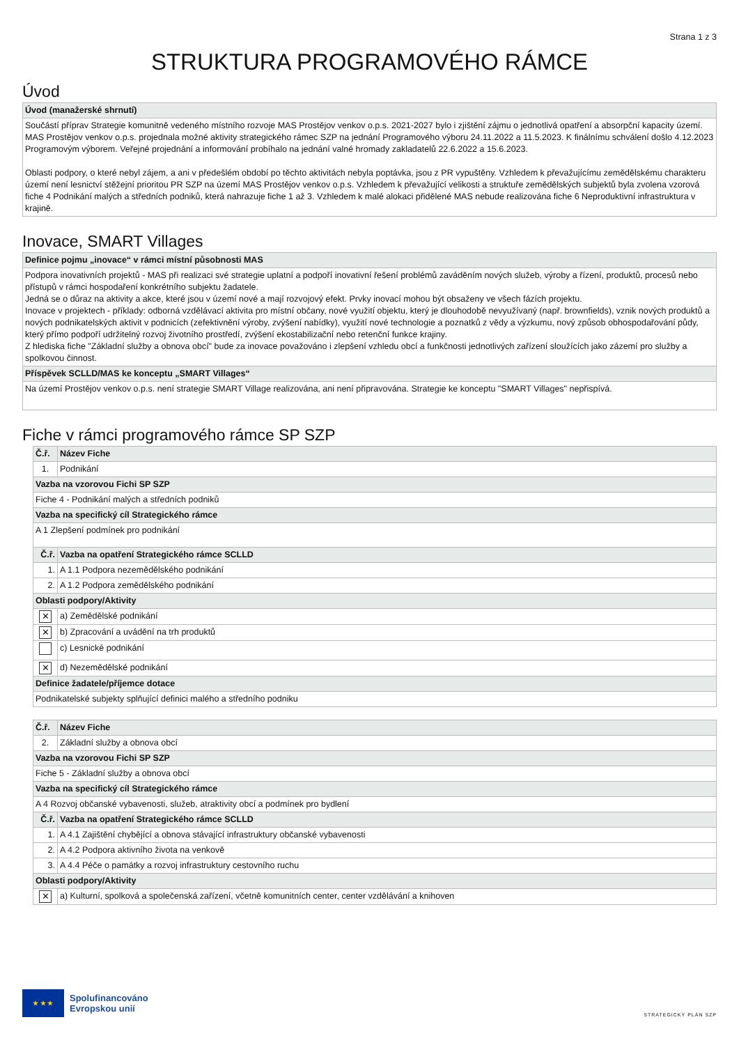Strana 1 z 3
STRUKTURA PROGRAMOVÉHO RÁMCE
Úvod
| Úvod (manažerské shrnutí) |
| --- |
| Součástí příprav Strategie komunitně vedeného místního rozvoje MAS Prostějov venkov o.p.s. 2021-2027 bylo i zjištění zájmu o jednotlivá opatření a absorpční kapacity území. MAS Prostějov venkov o.p.s. projednala možné aktivity strategického rámec SZP na jednání Programového výboru 24.11.2022 a 11.5.2023. K finálnímu schválení došlo 4.12.2023 Programovým výborem. Veřejné projednání a informování probíhalo na jednání valné hromady zakladatelů 22.6.2022 a 15.6.2023. Oblasti podpory, o které nebyl zájem, a ani v předešlém období po těchto aktivitách nebyla poptávka, jsou z PR vypuštěny. Vzhledem k převažujícímu zemědělskému charakteru území není lesnictví stěžejní prioritou PR SZP na území MAS Prostějov venkov o.p.s. Vzhledem k převažující velikosti a struktuře zemědělských subjektů byla zvolena vzorová fiche 4 Podnikání malých a středních podniků, která nahrazuje fiche 1 až 3. Vzhledem k malé alokaci přidělené MAS nebude realizována fiche 6 Neproduktivní infrastruktura v krajině. |
Inovace, SMART Villages
| Definice pojmu „inovace“ v rámci místní působnosti MAS |
| --- |
| Podpora inovativních projektů - MAS při realizaci své strategie uplatní a podpoří inovativní řešení problémů zaváděním nových služeb, výroby a řízení, produktů, procesů nebo přístupů v rámci hospodaření konkrétního subjektu žadatele. Jedná se o důraz na aktivity a akce, které jsou v území nové a mají rozvojový efekt. Prvky inovací mohou být obsaženy ve všech fázích projektu. Inovace v projektech - příklady: odborná vzdělávací aktivita pro místní občany, nové využití objektu, který je dlouhodobě nevyužívaný (např. brownfields), vznik nových produktů a nových podnikatelských aktivit v podnicích (zefektivnění výroby, zvýšení nabídky), využití nové technologie a poznatků z vědy a výzkumu, nový způsob obhospodařování půdy, který přímo podpoří udržitelný rozvoj životního prostředí, zvýšení ekostabilizační nebo retenční funkce krajiny. Z hlediska fiche "Základní služby a obnova obcí" bude za inovace považováno i zlepšení vzhledu obcí a funkčnosti jednotlivých zařízení sloužících jako zázemí pro služby a spolkovou činnost. |
| Příspěvek SCLLD/MAS ke konceptu „SMART Villages“ |
| Na území Prostějov venkov o.p.s. není strategie SMART Village realizována, ani není připravována. Strategie ke konceptu "SMART Villages" nepřispívá. |
Fiche v rámci programového rámce SP SZP
| Č.ř. | Název Fiche | |
| --- | --- | --- |
| 1. | Podnikání | |
| Vazba na vzorovou Fichi SP SZP | | |
| Fiche 4 - Podnikání malých a středních podniků | | |
| Vazba na specifický cíl Strategického rámce | | |
| A 1 Zlepšení podmínek pro podnikání | | |
| Č.ř. | | Vazba na opatření Strategického rámce SCLLD |
| 1. | | A 1.1 Podpora nezemědělského podnikání |
| 2. | | A 1.2 Podpora zemědělského podnikání |
| Oblasti podpory/Aktivity | | |
| ✕ | | a) Zemědělské podnikání |
| ✕ | | b) Zpracování a uvádění na trh produktů |
| | | c) Lesnické podnikání |
| ✕ | | d) Nezemědělské podnikání |
| Definice žadatele/příjemce dotace | | |
| Podnikatelské subjekty splňující definici malého a středního podniku | | |
| Č.ř. | Název Fiche | |
| --- | --- | --- |
| 2. | Základní služby a obnova obcí | |
| Vazba na vzorovou Fichi SP SZP | | |
| Fiche 5 - Základní služby a obnova obcí | | |
| Vazba na specifický cíl Strategického rámce | | |
| A 4 Rozvoj občanské vybavenosti, služeb, atraktivity obcí a podmínek pro bydlení | | |
| Č.ř. | | Vazba na opatření Strategického rámce SCLLD |
| 1. | | A 4.1 Zajištění chybějící a obnova stávající infrastruktury občanské vybavenosti |
| 2. | | A 4.2 Podpora aktivního života na venkově |
| 3. | | A 4.4 Péče o památky a rozvoj infrastruktury cestovního ruchu |
| Oblasti podpory/Aktivity | | |
| ✕ | | a) Kulturní, spolková a společenská zařízení, včetně komunitních center, center vzdělávání a knihoven |
★ ★ ★
Spolufinancováno
Evropskou unií
STRATEGICKÝ PLÁN SZP